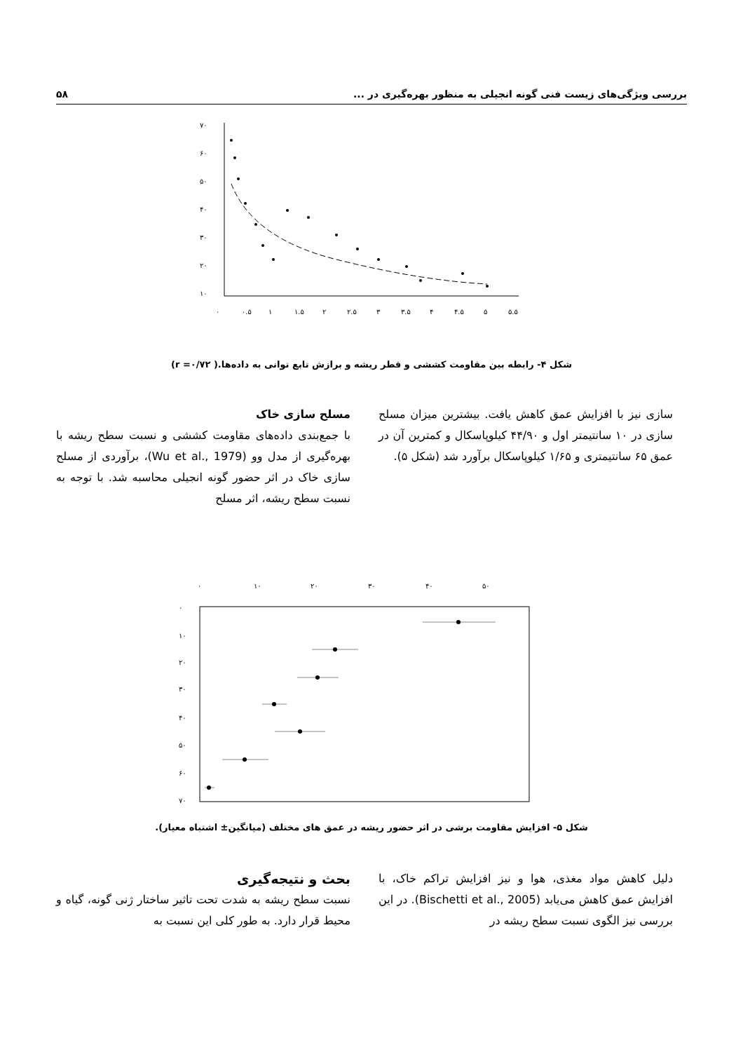بررسی ویژگی‌های زیست فنی گونه انجیلی به منظور بهره‌گیری در ... ۵۸
۷۰
۶۰
۵۰
۴۰
۳۰
۲۰
۱۰
۰
۰.۵
۱
۱.۵
۲
۲.۵
۳
۳.۵
۴
۴.۵
۵
۵.۵
شکل ۴- رابطه بین مقاومت کششی و قطر ریشه و برازش تابع توانی به داده‌ها.( r =۰/۷۲)
مسلح سازی خاک
با جمع‌بندی داده‌های مقاومت کششی و نسبت سطح ریشه با بهره‌گیری از مدل وو (Wu et al., 1979)، برآوردی از مسلح سازی خاک در اثر حضور گونه انجیلی محاسبه شد. با توجه به نسبت سطح ریشه، اثر مسلح
سازی نیز با افزایش عمق کاهش یافت. بیشترین میزان مسلح سازی در ۱۰ سانتیمتر اول و ۴۴/۹۰ کیلوپاسکال و کمترین آن در عمق ۶۵ سانتیمتری و ۱/۶۵ کیلوپاسکال برآورد شد (شکل ۵).
۰
۱۰
۲۰
۳۰
۴۰
۵۰
۰
۱۰
۲۰
۳۰
۴۰
۵۰
۶۰
۷۰
شکل ۵- افزایش مقاومت برشی در اثر حضور ریشه در عمق های مختلف (میانگین± اشتباه معیار).
بحث و نتیجه‌گیری
نسبت سطح ریشه به شدت تحت تاثیر ساختار ژنی گونه، گیاه و محیط قرار دارد. به طور کلی این نسبت به
دلیل کاهش مواد مغذی، هوا و نیز افزایش تراکم خاک، با افزایش عمق کاهش می‌یابد (Bischetti et al., 2005). در این بررسی نیز الگوی نسبت سطح ریشه در